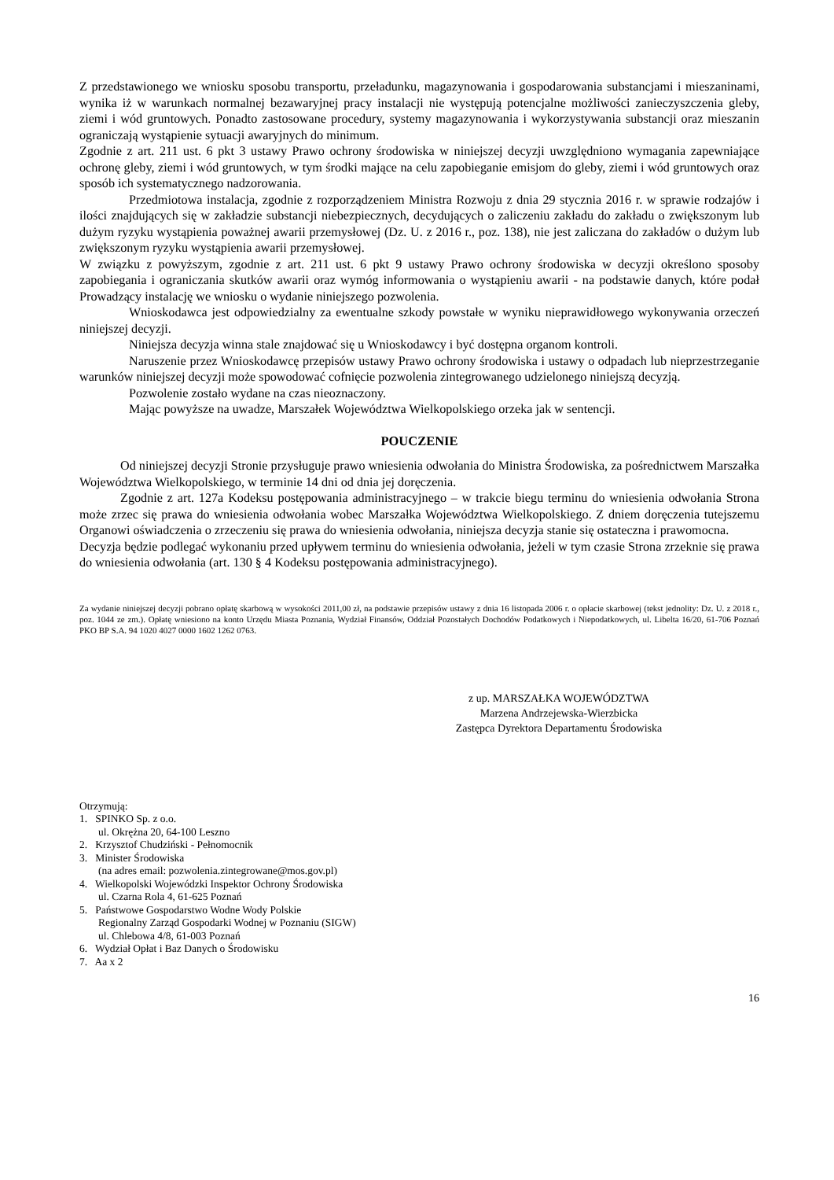Z przedstawionego we wniosku sposobu transportu, przeładunku, magazynowania i gospodarowania substancjami i mieszaninami, wynika iż w warunkach normalnej bezawaryjnej pracy instalacji nie występują potencjalne możliwości zanieczyszczenia gleby, ziemi i wód gruntowych. Ponadto zastosowane procedury, systemy magazynowania i wykorzystywania substancji oraz mieszanin ograniczają wystąpienie sytuacji awaryjnych do minimum.
Zgodnie z art. 211 ust. 6 pkt 3 ustawy Prawo ochrony środowiska w niniejszej decyzji uwzględniono wymagania zapewniające ochronę gleby, ziemi i wód gruntowych, w tym środki mające na celu zapobieganie emisjom do gleby, ziemi i wód gruntowych oraz sposób ich systematycznego nadzorowania.
Przedmiotowa instalacja, zgodnie z rozporządzeniem Ministra Rozwoju z dnia 29 stycznia 2016 r. w sprawie rodzajów i ilości znajdujących się w zakładzie substancji niebezpiecznych, decydujących o zaliczeniu zakładu do zakładu o zwiększonym lub dużym ryzyku wystąpienia poważnej awarii przemysłowej (Dz. U. z 2016 r., poz. 138), nie jest zaliczana do zakładów o dużym lub zwiększonym ryzyku wystąpienia awarii przemysłowej.
W związku z powyższym, zgodnie z art. 211 ust. 6 pkt 9 ustawy Prawo ochrony środowiska w decyzji określono sposoby zapobiegania i ograniczania skutków awarii oraz wymóg informowania o wystąpieniu awarii - na podstawie danych, które podał Prowadzący instalację we wniosku o wydanie niniejszego pozwolenia.
Wnioskodawca jest odpowiedzialny za ewentualne szkody powstałe w wyniku nieprawidłowego wykonywania orzeczeń niniejszej decyzji.
Niniejsza decyzja winna stale znajdować się u Wnioskodawcy i być dostępna organom kontroli.
Naruszenie przez Wnioskodawcę przepisów ustawy Prawo ochrony środowiska i ustawy o odpadach lub nieprzestrzeganie warunków niniejszej decyzji może spowodować cofnięcie pozwolenia zintegrowanego udzielonego niniejszą decyzją.
Pozwolenie zostało wydane na czas nieoznaczony.
Mając powyższe na uwadze, Marszałek Województwa Wielkopolskiego orzeka jak w sentencji.
POUCZENIE
Od niniejszej decyzji Stronie przysługuje prawo wniesienia odwołania do Ministra Środowiska, za pośrednictwem Marszałka Województwa Wielkopolskiego, w terminie 14 dni od dnia jej doręczenia.
Zgodnie z art. 127a Kodeksu postępowania administracyjnego – w trakcie biegu terminu do wniesienia odwołania Strona może zrzec się prawa do wniesienia odwołania wobec Marszałka Województwa Wielkopolskiego. Z dniem doręczenia tutejszemu Organowi oświadczenia o zrzeczeniu się prawa do wniesienia odwołania, niniejsza decyzja stanie się ostateczna i prawomocna.
Decyzja będzie podlegać wykonaniu przed upływem terminu do wniesienia odwołania, jeżeli w tym czasie Strona zrzeknie się prawa do wniesienia odwołania (art. 130 § 4 Kodeksu postępowania administracyjnego).
Za wydanie niniejszej decyzji pobrano opłatę skarbową w wysokości 2011,00 zł, na podstawie przepisów ustawy z dnia 16 listopada 2006 r. o opłacie skarbowej (tekst jednolity: Dz. U. z 2018 r., poz. 1044 ze zm.). Opłatę wniesiono na konto Urzędu Miasta Poznania, Wydział Finansów, Oddział Pozostałych Dochodów Podatkowych i Niepodatkowych, ul. Libelta 16/20, 61-706 Poznań PKO BP S.A. 94 1020 4027 0000 1602 1262 0763.
z up. MARSZAŁKA WOJEWÓDZTWA
Marzena Andrzejewska-Wierzbicka
Zastępca Dyrektora Departamentu Środowiska
Otrzymują:
1. SPINKO Sp. z o.o.
ul. Okrężna 20, 64-100 Leszno
2. Krzysztof Chudziński - Pełnomocnik
3. Minister Środowiska
(na adres email: pozwolenia.zintegrowane@mos.gov.pl)
4. Wielkopolski Wojewódzki Inspektor Ochrony Środowiska
ul. Czarna Rola 4, 61-625 Poznań
5. Państwowe Gospodarstwo Wodne Wody Polskie
Regionalny Zarząd Gospodarki Wodnej w Poznaniu (SIGW)
ul. Chlebowa 4/8, 61-003 Poznań
6. Wydział Opłat i Baz Danych o Środowisku
7. Aa x 2
16